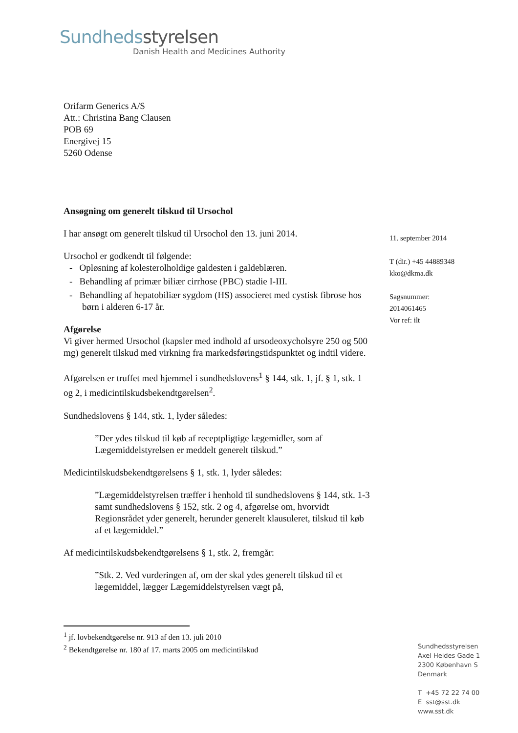Sundhedsstyrelsen
Danish Health and Medicines Authority
Orifarm Generics A/S
Att.: Christina Bang Clausen
POB 69
Energivej 15
5260 Odense
Ansøgning om generelt tilskud til Ursochol
I har ansøgt om generelt tilskud til Ursochol den 13. juni 2014.
Ursochol er godkendt til følgende:
- Opløsning af kolesterolholdige galdesten i galdeblæren.
- Behandling af primær biliær cirrhose (PBC) stadie I-III.
- Behandling af hepatobiliær sygdom (HS) associeret med cystisk fibrose hos børn i alderen 6-17 år.
Afgørelse
Vi giver hermed Ursochol (kapsler med indhold af ursodeoxycholsyre 250 og 500 mg) generelt tilskud med virkning fra markedsføringstidspunktet og indtil videre.
Afgørelsen er truffet med hjemmel i sundhedslovens<sup>1</sup> § 144, stk. 1, jf. § 1, stk. 1 og 2, i medicintilskudsbekendtgørelsen<sup>2</sup>.
Sundhedslovens § 144, stk. 1, lyder således:
”Der ydes tilskud til køb af receptpligtige lægemidler, som af Lægemiddelstyrelsen er meddelt generelt tilskud.”
Medicintilskudsbekendtgørelsens § 1, stk. 1, lyder således:
”Lægemiddelstyrelsen træffer i henhold til sundhedslovens § 144, stk. 1-3 samt sundhedslovens § 152, stk. 2 og 4, afgørelse om, hvorvidt Regionsrådet yder generelt, herunder generelt klausuleret, tilskud til køb af et lægemiddel.”
Af medicintilskudsbekendtgørelsens § 1, stk. 2, fremgår:
”Stk. 2. Ved vurderingen af, om der skal ydes generelt tilskud til et lægemiddel, lægger Lægemiddelstyrelsen vægt på,
11. september 2014
T (dir.) +45 44889348
kko@dkma.dk
Sagsnummer:
2014061465
Vor ref: ilt
<sup>1</sup> jf. lovbekendtgørelse nr. 913 af den 13. juli 2010
<sup>2</sup> Bekendtgørelse nr. 180 af 17. marts 2005 om medicintilskud
Sundhedsstyrelsen
Axel Heides Gade 1
2300 København S
Denmark
T +45 72 22 74 00
E sst@sst.dk
www.sst.dk